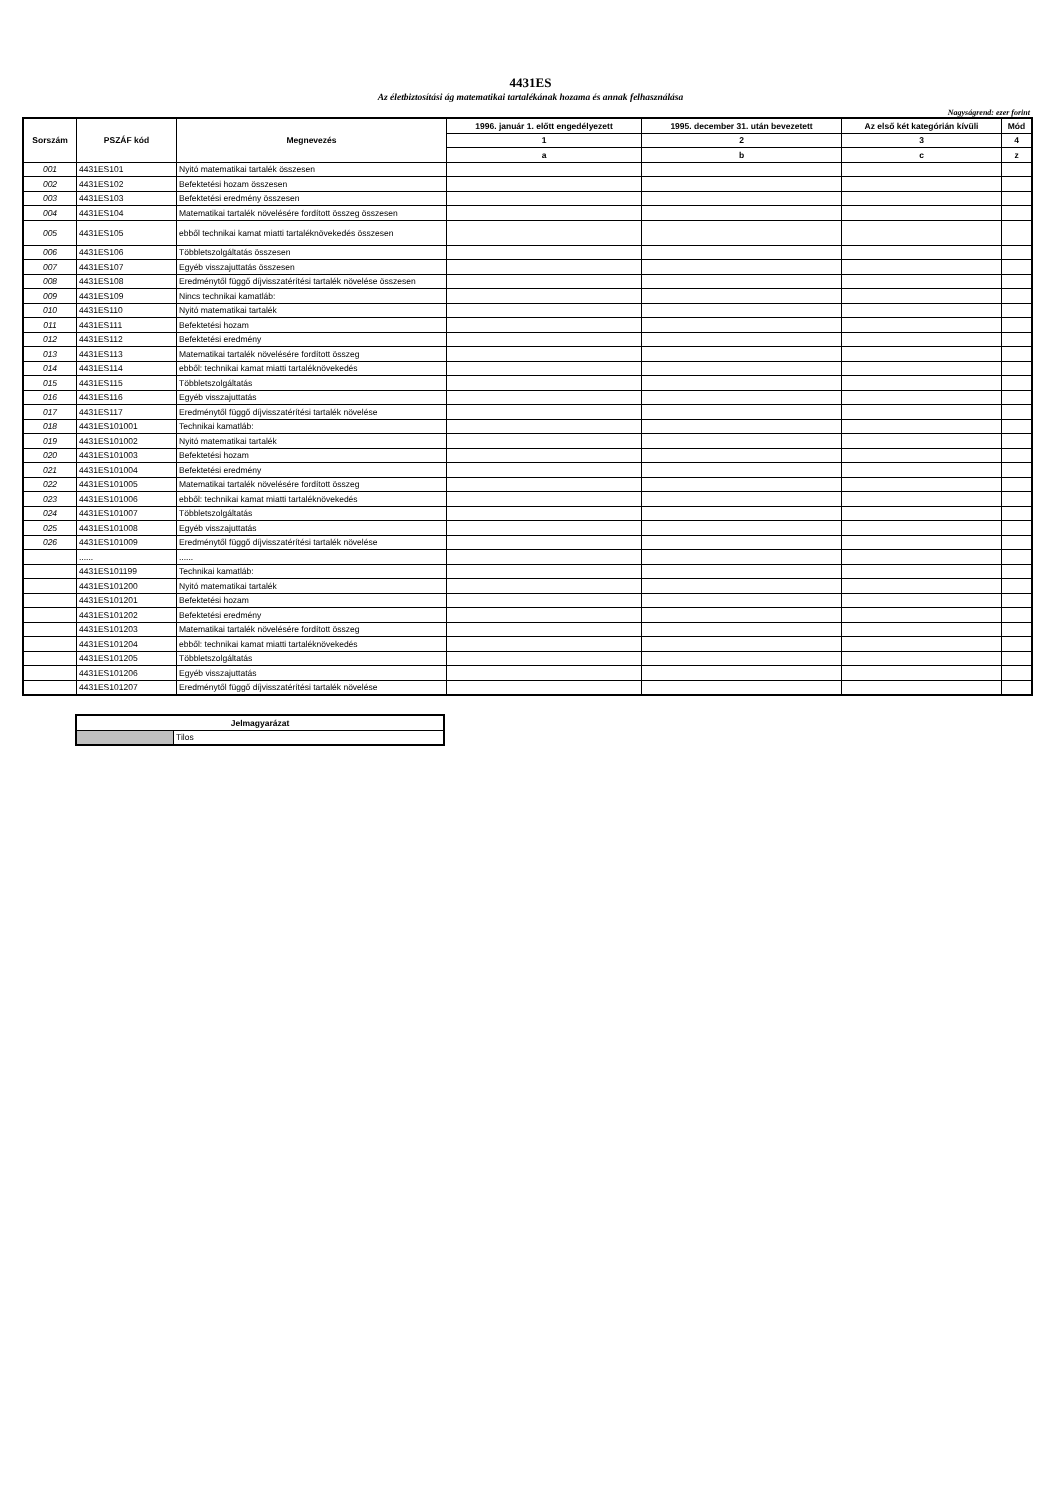4431ES
Az életbiztosítási ág matematikai tartalékának hozama és annak felhasználása
Nagyságrend: ezer forint
| Sorszám | PSZÁF kód | Megnevezés | 1996. január 1. előtt engedélyezett | 1995. december 31. után bevezetett | Az első két kategórián kívüli | Mód |
| --- | --- | --- | --- | --- | --- | --- |
| | | | 1 | 2 | 3 | 4 |
| | | | a | b | c | z |
| 001 | 4431ES101 | Nyitó matematikai tartalék összesen | | | | |
| 002 | 4431ES102 | Befektetési hozam összesen | | | | |
| 003 | 4431ES103 | Befektetési eredmény összesen | | | | |
| 004 | 4431ES104 | Matematikai tartalék növelésére fordított összeg összesen | | | | |
| 005 | 4431ES105 | ebből technikai kamat miatti tartaléknövekedés összesen | | | | |
| 006 | 4431ES106 | Többletszolgáltatás összesen | | | | |
| 007 | 4431ES107 | Egyéb visszajuttatás összesen | | | | |
| 008 | 4431ES108 | Eredménytől függő díjvisszatérítési tartalék növelése összesen | | | | |
| 009 | 4431ES109 | Nincs technikai kamatláb: | | | | |
| 010 | 4431ES110 | Nyitó matematikai tartalék | | | | |
| 011 | 4431ES111 | Befektetési hozam | | | | |
| 012 | 4431ES112 | Befektetési eredmény | | | | |
| 013 | 4431ES113 | Matematikai tartalék növelésére fordított összeg | | | | |
| 014 | 4431ES114 | ebből: technikai kamat miatti tartaléknövekedés | | | | |
| 015 | 4431ES115 | Többletszolgáltatás | | | | |
| 016 | 4431ES116 | Egyéb visszajuttatás | | | | |
| 017 | 4431ES117 | Eredménytől függő díjvisszatérítési tartalék növelése | | | | |
| 018 | 4431ES101001 | Technikai kamatláb: | | | | |
| 019 | 4431ES101002 | Nyitó matematikai tartalék | | | | |
| 020 | 4431ES101003 | Befektetési hozam | | | | |
| 021 | 4431ES101004 | Befektetési eredmény | | | | |
| 022 | 4431ES101005 | Matematikai tartalék növelésére fordított összeg | | | | |
| 023 | 4431ES101006 | ebből: technikai kamat miatti tartaléknövekedés | | | | |
| 024 | 4431ES101007 | Többletszolgáltatás | | | | |
| 025 | 4431ES101008 | Egyéb visszajuttatás | | | | |
| 026 | 4431ES101009 | Eredménytől függő díjvisszatérítési tartalék növelése | | | | |
| | ...... | ...... | | | | |
| | 4431ES101199 | Technikai kamatláb: | | | | |
| | 4431ES101200 | Nyitó matematikai tartalék | | | | |
| | 4431ES101201 | Befektetési hozam | | | | |
| | 4431ES101202 | Befektetési eredmény | | | | |
| | 4431ES101203 | Matematikai tartalék növelésére fordított összeg | | | | |
| | 4431ES101204 | ebből: technikai kamat miatti tartaléknövekedés | | | | |
| | 4431ES101205 | Többletszolgáltatás | | | | |
| | 4431ES101206 | Egyéb visszajuttatás | | | | |
| | 4431ES101207 | Eredménytől függő díjvisszatérítési tartalék növelése | | | | |
| Jelmagyarázat | |
| --- | --- |
| | Tilos |